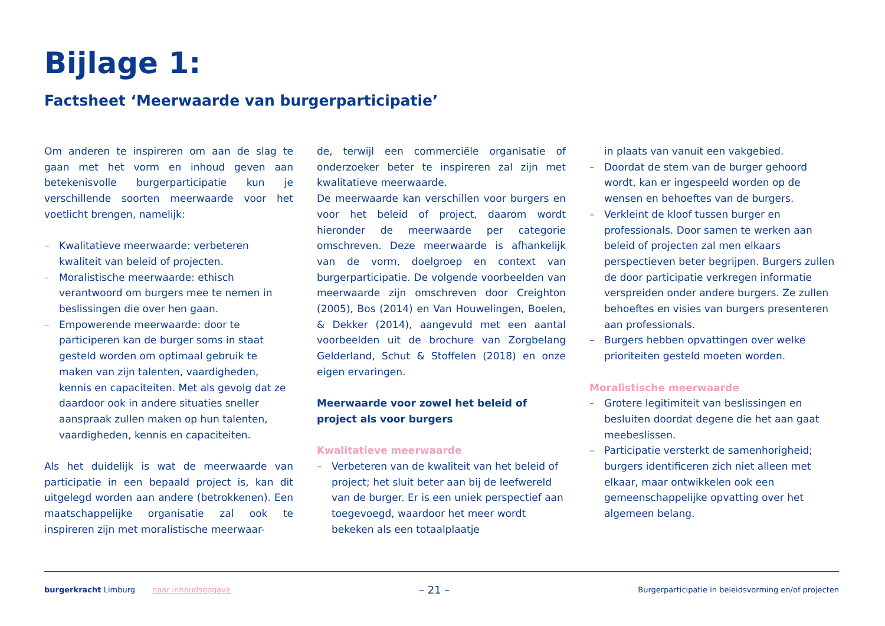Bijlage 1:
Factsheet ‘Meerwaarde van burgerparticipatie’
Om anderen te inspireren om aan de slag te gaan met het vorm en inhoud geven aan betekenisvolle burgerparticipatie kun je verschillende soorten meerwaarde voor het voetlicht brengen, namelijk:
– Kwalitatieve meerwaarde: verbeteren kwaliteit van beleid of projecten.
– Moralistische meerwaarde: ethisch verantwoord om burgers mee te nemen in beslissingen die over hen gaan.
– Empowerende meerwaarde: door te participeren kan de burger soms in staat gesteld worden om optimaal gebruik te maken van zijn talenten, vaardigheden, kennis en capaciteiten. Met als gevolg dat ze daardoor ook in andere situaties sneller aanspraak zullen maken op hun talenten, vaardigheden, kennis en capaciteiten.
Als het duidelijk is wat de meerwaarde van participatie in een bepaald project is, kan dit uitgelegd worden aan andere (betrokkenen). Een maatschappelijke organisatie zal ook te inspireren zijn met moralistische meerwaar-
de, terwijl een commerciële organisatie of onderzoeker beter te inspireren zal zijn met kwalitatieve meerwaarde.
De meerwaarde kan verschillen voor burgers en voor het beleid of project, daarom wordt hieronder de meerwaarde per categorie omschreven. Deze meerwaarde is afhankelijk van de vorm, doelgroep en context van burgerparticipatie. De volgende voorbeelden van meerwaarde zijn omschreven door Creighton (2005), Bos (2014) en Van Houwelingen, Boelen, & Dekker (2014), aangevuld met een aantal voorbeelden uit de brochure van Zorgbelang Gelderland, Schut & Stoffelen (2018) en onze eigen ervaringen.
Meerwaarde voor zowel het beleid of
project als voor burgers
Kwalitatieve meerwaarde
– Verbeteren van de kwaliteit van het beleid of project; het sluit beter aan bij de leefwereld van de burger. Er is een uniek perspectief aan toegevoegd, waardoor het meer wordt bekeken als een totaalplaatje
in plaats van vanuit een vakgebied.
– Doordat de stem van de burger gehoord wordt, kan er ingespeeld worden op de wensen en behoeftes van de burgers.
– Verkleint de kloof tussen burger en professionals. Door samen te werken aan beleid of projecten zal men elkaars perspectieven beter begrijpen. Burgers zullen de door participatie verkregen informatie verspreiden onder andere burgers. Ze zullen behoeftes en visies van burgers presenteren aan professionals.
– Burgers hebben opvattingen over welke prioriteiten gesteld moeten worden.
Moralistische meerwaarde
– Grotere legitimiteit van beslissingen en besluiten doordat degene die het aan gaat meebeslissen.
– Participatie versterkt de samenhorigheid; burgers identificeren zich niet alleen met elkaar, maar ontwikkelen ook een gemeenschappelijke opvatting over het algemeen belang.
burgerkracht Limburg naar inhoudsopgave
– 21 –
Burgerparticipatie in beleidsvorming en/of projecten